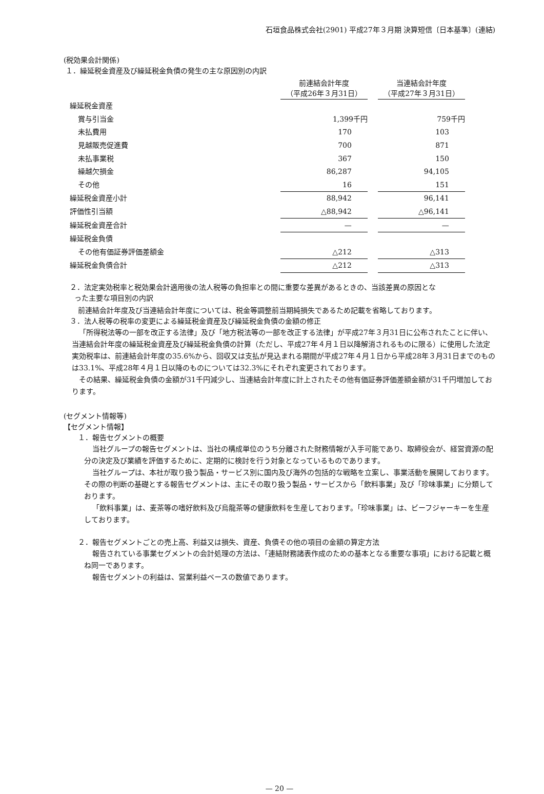石垣食品株式会社(2901) 平成27年３月期 決算短信〔日本基準〕(連結)
(税効果会計関係)
１．繰延税金資産及び繰延税金負債の発生の主な原因別の内訳
| | 前連結会計年度 （平成26年３月31日） | | 当連結会計年度 （平成27年３月31日） |
| 繰延税金資産 | | | |
| 賞与引当金 | 1,399千円 | | 759千円 |
| 未払費用 | 170 | | 103 |
| 見越販売促進費 | 700 | | 871 |
| 未払事業税 | 367 | | 150 |
| 繰越欠損金 | 86,287 | | 94,105 |
| その他 | 16 | | 151 |
| 繰延税金資産小計 | 88,942 | | 96,141 |
| 評価性引当額 | △88,942 | | △96,141 |
| 繰延税金資産合計 | — | | — |
| 繰延税金負債 | | | |
| その他有価証券評価差額金 | △212 | | △313 |
| 繰延税金負債合計 | △212 | | △313 |
２．法定実効税率と税効果会計適用後の法人税等の負担率との間に重要な差異があるときの、当該差異の原因とな
った主要な項目別の内訳
前連結会計年度及び当連結会計年度については、税金等調整前当期純損失であるため記載を省略しております。
３．法人税等の税率の変更による繰延税金資産及び繰延税金負債の金額の修正
「所得税法等の一部を改正する法律」及び「地方税法等の一部を改正する法律」が平成27年３月31日に公布されたことに伴い、当連結会計年度の繰延税金資産及び繰延税金負債の計算（ただし、平成27年４月１日以降解消されるものに限る）に使用した法定実効税率は、前連結会計年度の35.6%から、回収又は支払が見込まれる期間が平成27年４月１日から平成28年３月31日までのものは33.1%、平成28年４月１日以降のものについては32.3%にそれぞれ変更されております。
その結果、繰延税金負債の金額が31千円減少し、当連結会計年度に計上されたその他有価証券評価差額金額が31千円増加しております。
(セグメント情報等)
【セグメント情報】
１．報告セグメントの概要
当社グループの報告セグメントは、当社の構成単位のうち分離された財務情報が入手可能であり、取締役会が、経営資源の配分の決定及び業績を評価するために、定期的に検討を行う対象となっているものであります。
当社グループは、本社が取り扱う製品・サービス別に国内及び海外の包括的な戦略を立案し、事業活動を展開しております。その際の判断の基礎とする報告セグメントは、主にその取り扱う製品・サービスから「飲料事業」及び「珍味事業」に分類しております。
「飲料事業」は、麦茶等の嗜好飲料及び烏龍茶等の健康飲料を生産しております。「珍味事業」は、ビーフジャーキーを生産しております。
２．報告セグメントごとの売上高、利益又は損失、資産、負債その他の項目の金額の算定方法
報告されている事業セグメントの会計処理の方法は、「連結財務諸表作成のための基本となる重要な事項」における記載と概ね同一であります。
報告セグメントの利益は、営業利益ベースの数値であります。
— 20 —